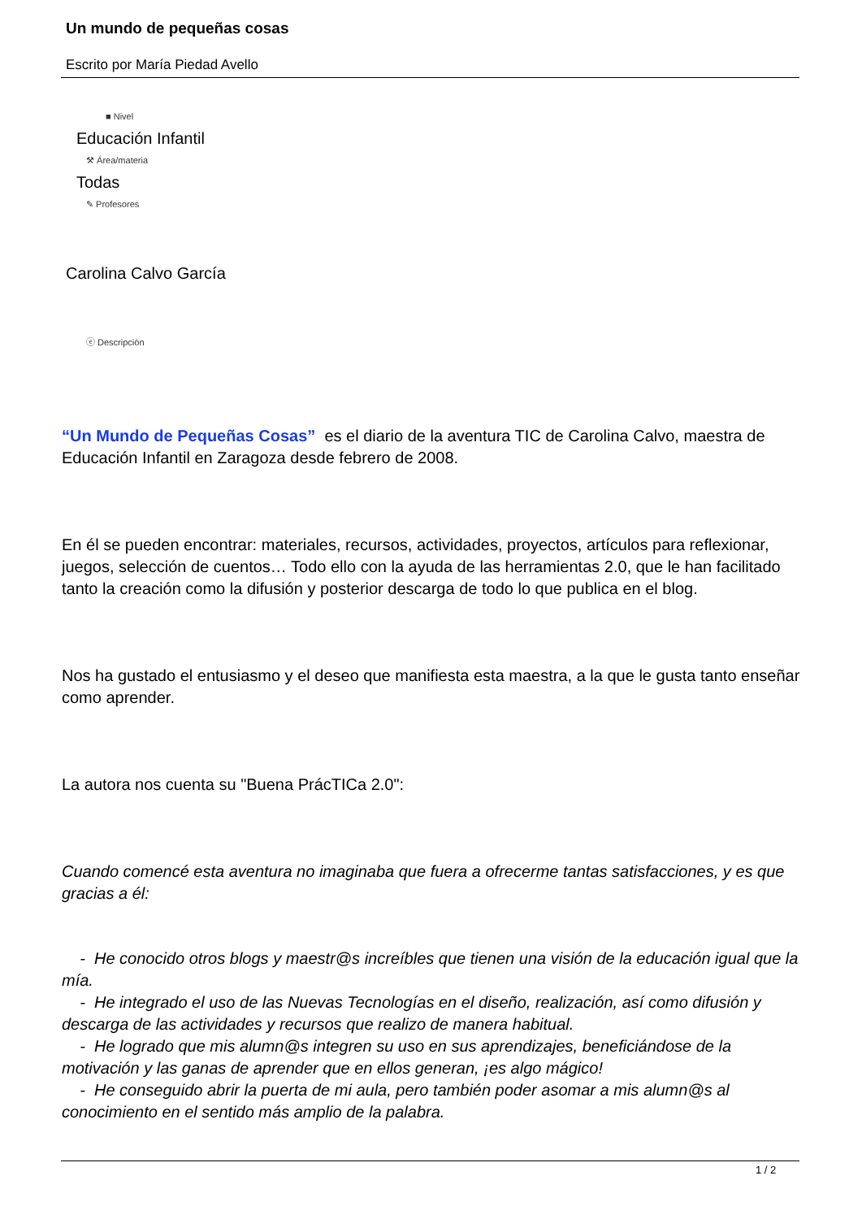Un mundo de pequeñas cosas
Escrito por María Piedad Avello
■ Nivel
Educación Infantil
⚒ Área/materia
Todas
✎ Profesores
Carolina Calvo García
ⓔ Descripción
“Un Mundo de Pequeñas Cosas” es el diario de la aventura TIC de Carolina Calvo, maestra de Educación Infantil en Zaragoza desde febrero de 2008.
En él se pueden encontrar: materiales, recursos, actividades, proyectos, artículos para reflexionar, juegos, selección de cuentos… Todo ello con la ayuda de las herramientas 2.0, que le han facilitado tanto la creación como la difusión y posterior descarga de todo lo que publica en el blog.
Nos ha gustado el entusiasmo y el deseo que manifiesta esta maestra, a la que le gusta tanto enseñar como aprender.
La autora nos cuenta su "Buena PrácTICa 2.0":
Cuando comencé esta aventura no imaginaba que fuera a ofrecerme tantas satisfacciones, y es que gracias a él:
- He conocido otros blogs y maestr@s increíbles que tienen una visión de la educación igual que la mía.
- He integrado el uso de las Nuevas Tecnologías en el diseño, realización, así como difusión y descarga de las actividades y recursos que realizo de manera habitual.
- He logrado que mis alumn@s integren su uso en sus aprendizajes, beneficiándose de la motivación y las ganas de aprender que en ellos generan, ¡es algo mágico!
- He conseguido abrir la puerta de mi aula, pero también poder asomar a mis alumn@s al conocimiento en el sentido más amplio de la palabra.
1 / 2